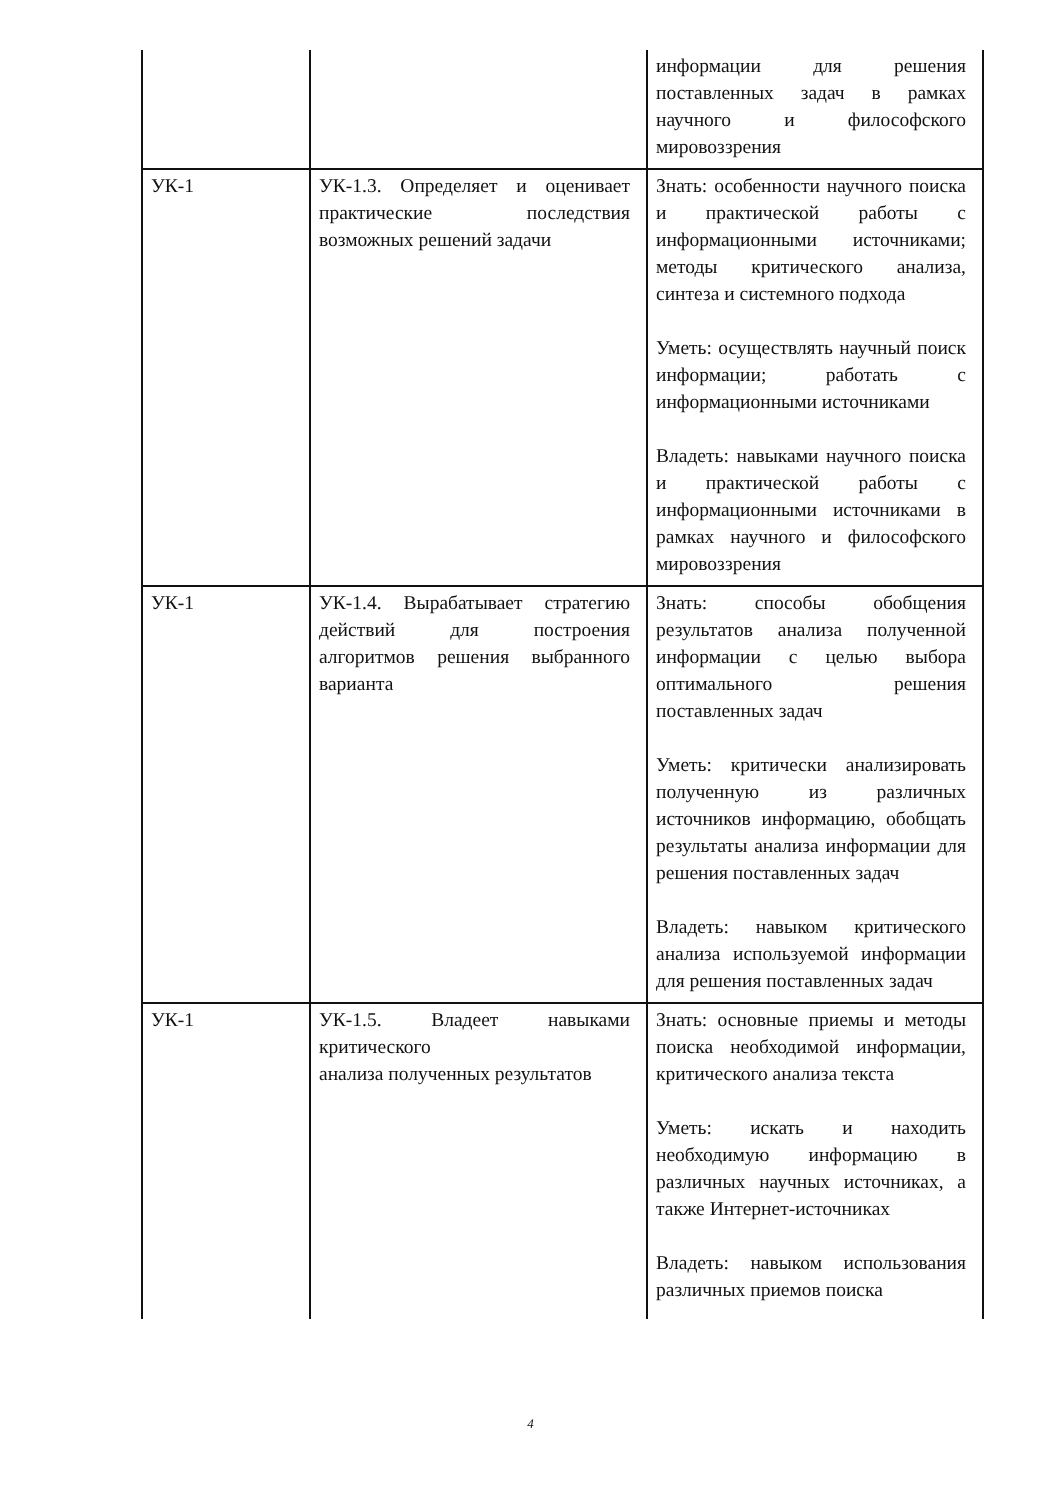| | | информации для решения поставленных задач в рамках научного и философского мировоззрения |
| УК-1 | УК-1.3. Определяет и оценивает практические последствия возможных решений задачи | Знать: особенности научного поиска и практической работы с информационными источниками; методы критического анализа, синтеза и системного подхода Уметь: осуществлять научный поиск информации; работать с информационными источниками Владеть: навыками научного поиска и практической работы с информационными источниками в рамках научного и философского мировоззрения |
| УК-1 | УК-1.4. Вырабатывает стратегию действий для построения алгоритмов решения выбранного варианта | Знать: способы обобщения результатов анализа полученной информации с целью выбора оптимального решения поставленных задач Уметь: критически анализировать полученную из различных источников информацию, обобщать результаты анализа информации для решения поставленных задач Владеть: навыком критического анализа используемой информации для решения поставленных задач |
| УК-1 | УК-1.5. Владеет навыками критического анализа полученных результатов | Знать: основные приемы и методы поиска необходимой информации, критического анализа текста Уметь: искать и находить необходимую информацию в различных научных источниках, а также Интернет-источниках Владеть: навыком использования различных приемов поиска |
4